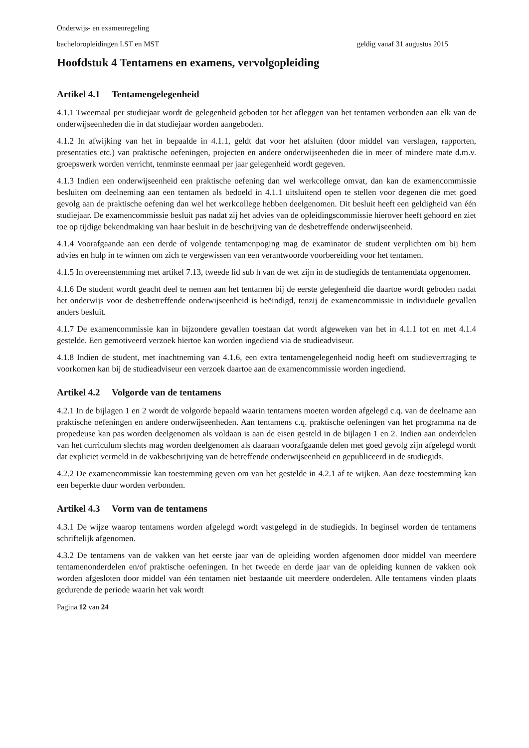Onderwijs- en examenregeling
bacheloropleidingen LST en MST geldig vanaf 31 augustus 2015
Hoofdstuk 4 Tentamens en examens, vervolgopleiding
Artikel 4.1 Tentamengelegenheid
4.1.1 Tweemaal per studiejaar wordt de gelegenheid geboden tot het afleggen van het tentamen verbonden aan elk van de onderwijseenheden die in dat studiejaar worden aangeboden.
4.1.2 In afwijking van het in bepaalde in 4.1.1, geldt dat voor het afsluiten (door middel van verslagen, rapporten, presentaties etc.) van praktische oefeningen, projecten en andere onderwijseenheden die in meer of mindere mate d.m.v. groepswerk worden verricht, tenminste eenmaal per jaar gelegenheid wordt gegeven.
4.1.3 Indien een onderwijseenheid een praktische oefening dan wel werkcollege omvat, dan kan de examencommissie besluiten om deelneming aan een tentamen als bedoeld in 4.1.1 uitsluitend open te stellen voor degenen die met goed gevolg aan de praktische oefening dan wel het werkcollege hebben deelgenomen. Dit besluit heeft een geldigheid van één studiejaar. De examencommissie besluit pas nadat zij het advies van de opleidingscommissie hierover heeft gehoord en ziet toe op tijdige bekendmaking van haar besluit in de beschrijving van de desbetreffende onderwijseenheid.
4.1.4 Voorafgaande aan een derde of volgende tentamenpoging mag de examinator de student verplichten om bij hem advies en hulp in te winnen om zich te vergewissen van een verantwoorde voorbereiding voor het tentamen.
4.1.5 In overeenstemming met artikel 7.13, tweede lid sub h van de wet zijn in de studiegids de tentamendata opgenomen.
4.1.6 De student wordt geacht deel te nemen aan het tentamen bij de eerste gelegenheid die daartoe wordt geboden nadat het onderwijs voor de desbetreffende onderwijseenheid is beëindigd, tenzij de examencommissie in individuele gevallen anders besluit.
4.1.7 De examencommissie kan in bijzondere gevallen toestaan dat wordt afgeweken van het in 4.1.1 tot en met 4.1.4 gestelde. Een gemotiveerd verzoek hiertoe kan worden ingediend via de studieadviseur.
4.1.8 Indien de student, met inachtneming van 4.1.6, een extra tentamengelegenheid nodig heeft om studievertraging te voorkomen kan bij de studieadviseur een verzoek daartoe aan de examencommissie worden ingediend.
Artikel 4.2 Volgorde van de tentamens
4.2.1 In de bijlagen 1 en 2 wordt de volgorde bepaald waarin tentamens moeten worden afgelegd c.q. van de deelname aan praktische oefeningen en andere onderwijseenheden. Aan tentamens c.q. praktische oefeningen van het programma na de propedeuse kan pas worden deelgenomen als voldaan is aan de eisen gesteld in de bijlagen 1 en 2. Indien aan onderdelen van het curriculum slechts mag worden deelgenomen als daaraan voorafgaande delen met goed gevolg zijn afgelegd wordt dat expliciet vermeld in de vakbeschrijving van de betreffende onderwijseenheid en gepubliceerd in de studiegids.
4.2.2 De examencommissie kan toestemming geven om van het gestelde in 4.2.1 af te wijken. Aan deze toestemming kan een beperkte duur worden verbonden.
Artikel 4.3 Vorm van de tentamens
4.3.1 De wijze waarop tentamens worden afgelegd wordt vastgelegd in de studiegids. In beginsel worden de tentamens schriftelijk afgenomen.
4.3.2 De tentamens van de vakken van het eerste jaar van de opleiding worden afgenomen door middel van meerdere tentamenonderdelen en/of praktische oefeningen. In het tweede en derde jaar van de opleiding kunnen de vakken ook worden afgesloten door middel van één tentamen niet bestaande uit meerdere onderdelen. Alle tentamens vinden plaats gedurende de periode waarin het vak wordt
Pagina 12 van 24